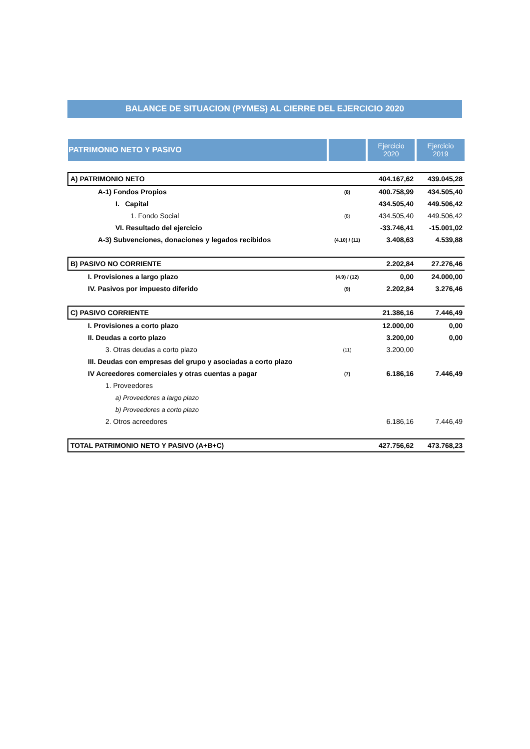BALANCE DE SITUACION (PYMES) AL CIERRE DEL EJERCICIO 2020
| PATRIMONIO NETO Y PASIVO | | Ejercicio 2020 | Ejercicio 2019 |
| --- | --- | --- | --- |
| A) PATRIMONIO NETO | | 404.167,62 | 439.045,28 |
| A-1) Fondos Propios | (8) | 400.758,99 | 434.505,40 |
| I. Capital | | 434.505,40 | 449.506,42 |
| 1. Fondo Social | (8) | 434.505,40 | 449.506,42 |
| VI. Resultado del ejercicio | | -33.746,41 | -15.001,02 |
| A-3) Subvenciones, donaciones y legados recibidos | (4.10) / (11) | 3.408,63 | 4.539,88 |
| B) PASIVO NO CORRIENTE | | 2.202,84 | 27.276,46 |
| I. Provisiones a largo plazo | (4.9) / (12) | 0,00 | 24.000,00 |
| IV. Pasivos por impuesto diferido | (9) | 2.202,84 | 3.276,46 |
| C) PASIVO CORRIENTE | | 21.386,16 | 7.446,49 |
| I. Provisiones a corto plazo | | 12.000,00 | 0,00 |
| II. Deudas a corto plazo | | 3.200,00 | 0,00 |
| 3. Otras deudas a corto plazo | (11) | 3.200,00 | |
| III. Deudas con empresas del grupo y asociadas a corto plazo | | | |
| IV Acreedores comerciales y otras cuentas a pagar | (7) | 6.186,16 | 7.446,49 |
| 1. Proveedores | | | |
| a) Proveedores a largo plazo | | | |
| b) Proveedores a corto plazo | | | |
| 2. Otros acreedores | | 6.186,16 | 7.446,49 |
| TOTAL PATRIMONIO NETO Y PASIVO (A+B+C) | | 427.756,62 | 473.768,23 |